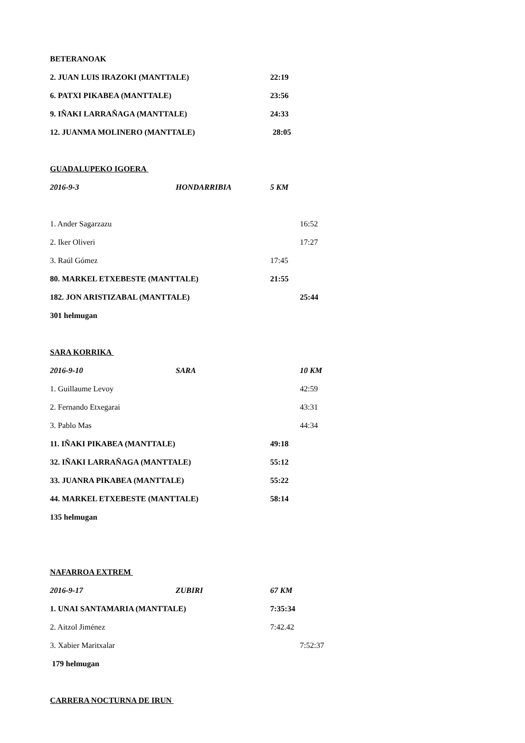BETERANOAK
2. JUAN LUIS IRAZOKI (MANTTALE) 22:19
6. PATXI PIKABEA (MANTTALE) 23:56
9. IÑAKI LARRAÑAGA (MANTTALE) 24:33
12. JUANMA MOLINERO (MANTTALE) 28:05
GUADALUPEKO IGOERA
2016-9-3 HONDARRIBIA 5 KM
1. Ander Sagarzazu 16:52
2. Iker Oliveri 17:27
3. Raúl Gómez 17:45
80. MARKEL ETXEBESTE (MANTTALE) 21:55
182. JON ARISTIZABAL (MANTTALE) 25:44
301 helmugan
SARA KORRIKA
2016-9-10 SARA 10 KM
1. Guillaume Levoy 42:59
2. Fernando Etxegarai 43:31
3. Pablo Mas 44:34
11. IÑAKI PIKABEA (MANTTALE) 49:18
32. IÑAKI LARRAÑAGA (MANTTALE) 55:12
33. JUANRA PIKABEA (MANTTALE) 55:22
44. MARKEL ETXEBESTE (MANTTALE) 58:14
135 helmugan
NAFARROA EXTREM
2016-9-17 ZUBIRI 67 KM
1. UNAI SANTAMARIA (MANTTALE) 7:35:34
2. Aitzol Jiménez 7:42.42
3. Xabier Maritxalar 7:52:37
179 helmugan
CARRERA NOCTURNA DE IRUN